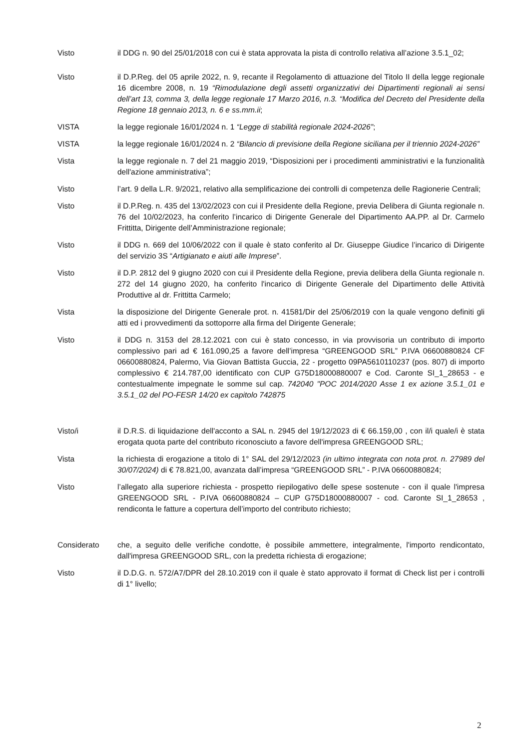Visto il DDG n. 90 del 25/01/2018 con cui è stata approvata la pista di controllo relativa all’azione 3.5.1_02;
Visto il D.P.Reg. del 05 aprile 2022, n. 9, recante il Regolamento di attuazione del Titolo II della legge regionale 16 dicembre 2008, n. 19 “Rimodulazione degli assetti organizzativi dei Dipartimenti regionali ai sensi dell’art 13, comma 3, della legge regionale 17 Marzo 2016, n.3. “Modifica del Decreto del Presidente della Regione 18 gennaio 2013, n. 6 e ss.mm.ii;
VISTA la legge regionale 16/01/2024 n. 1 “Legge di stabilità regionale 2024-2026”;
VISTA la legge regionale 16/01/2024 n. 2 “Bilancio di previsione della Regione siciliana per il triennio 2024-2026”
Vista la legge regionale n. 7 del 21 maggio 2019, “Disposizioni per i procedimenti amministrativi e la funzionalità dell'azione amministrativa”;
Visto l’art. 9 della L.R. 9/2021, relativo alla semplificazione dei controlli di competenza delle Ragionerie Centrali;
Visto il D.P.Reg. n. 435 del 13/02/2023 con cui il Presidente della Regione, previa Delibera di Giunta regionale n. 76 del 10/02/2023, ha conferito l’incarico di Dirigente Generale del Dipartimento AA.PP. al Dr. Carmelo Frittitta, Dirigente dell’Amministrazione regionale;
Visto il DDG n. 669 del 10/06/2022 con il quale è stato conferito al Dr. Giuseppe Giudice l’incarico di Dirigente del servizio 3S “Artigianato e aiuti alle Imprese”.
Visto il D.P. 2812 del 9 giugno 2020 con cui il Presidente della Regione, previa delibera della Giunta regionale n. 272 del 14 giugno 2020, ha conferito l'incarico di Dirigente Generale del Dipartimento delle Attività Produttive al dr. Frittitta Carmelo;
Vista la disposizione del Dirigente Generale prot. n. 41581/Dir del 25/06/2019 con la quale vengono definiti gli atti ed i provvedimenti da sottoporre alla firma del Dirigente Generale;
Visto il DDG n. 3153 del 28.12.2021 con cui è stato concesso, in via provvisoria un contributo di importo complessivo pari ad € 161.090,25 a favore dell’impresa “GREENGOOD SRL” P.IVA 06600880824 CF 06600880824, Palermo, Via Giovan Battista Guccia, 22 - progetto 09PA5610110237 (pos. 807) di importo complessivo € 214.787,00 identificato con CUP G75D18000880007 e Cod. Caronte SI_1_28653 - e contestualmente impegnate le somme sul cap. 742040 "POC 2014/2020 Asse 1 ex azione 3.5.1_01 e 3.5.1_02 del PO-FESR 14/20 ex capitolo 742875
Visto/i il D.R.S. di liquidazione dell'acconto a SAL n. 2945 del 19/12/2023 di € 66.159,00 , con il/i quale/i è stata erogata quota parte del contributo riconosciuto a favore dell'impresa GREENGOOD SRL;
Vista la richiesta di erogazione a titolo di 1° SAL del 29/12/2023 (in ultimo integrata con nota prot. n. 27989 del 30/07/2024) di € 78.821,00, avanzata dall’impresa “GREENGOOD SRL” - P.IVA 06600880824;
Visto l’allegato alla superiore richiesta - prospetto riepilogativo delle spese sostenute - con il quale l'impresa GREENGOOD SRL - P.IVA 06600880824 – CUP G75D18000880007 - cod. Caronte SI_1_28653 , rendiconta le fatture a copertura dell’importo del contributo richiesto;
Considerato che, a seguito delle verifiche condotte, è possibile ammettere, integralmente, l'importo rendicontato, dall'impresa GREENGOOD SRL, con la predetta richiesta di erogazione;
Visto il D.D.G. n. 572/A7/DPR del 28.10.2019 con il quale è stato approvato il format di Check list per i controlli di 1° livello;
2